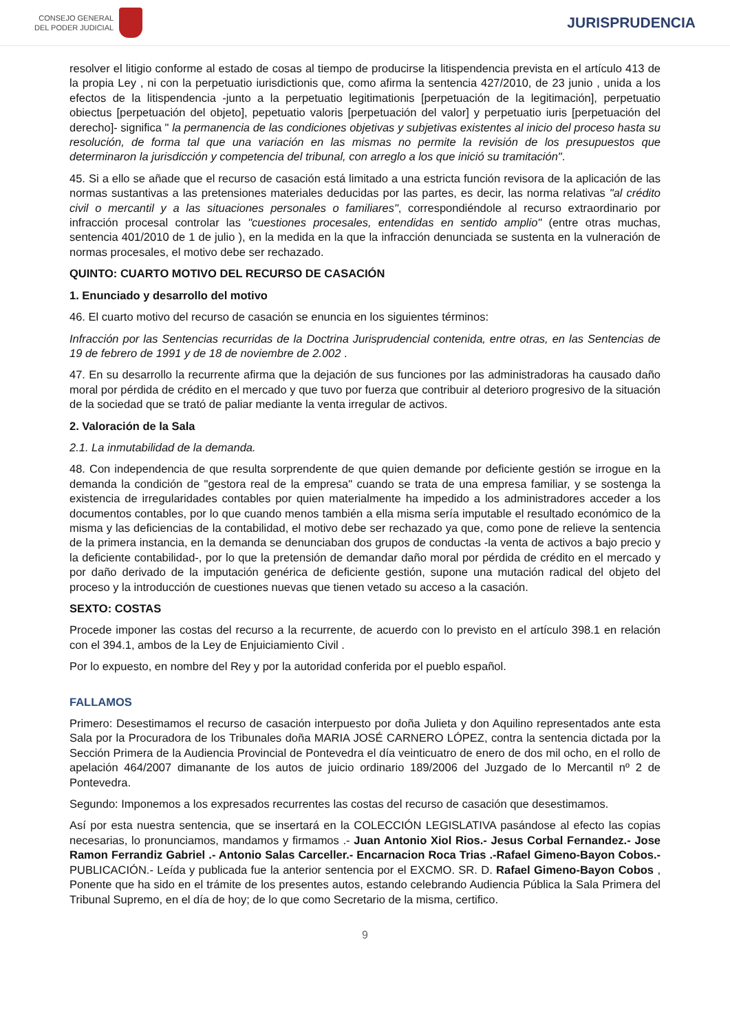CONSEJO GENERAL
DEL PODER JUDICIAL
JURISPRUDENCIA
resolver el litigio conforme al estado de cosas al tiempo de producirse la litispendencia prevista en el artículo 413 de la propia Ley , ni con la perpetuatio iurisdictionis que, como afirma la sentencia 427/2010, de 23 junio , unida a los efectos de la litispendencia -junto a la perpetuatio legitimationis [perpetuación de la legitimación], perpetuatio obiectus [perpetuación del objeto], pepetuatio valoris [perpetuación del valor] y perpetuatio iuris [perpetuación del derecho]- significa " la permanencia de las condiciones objetivas y subjetivas existentes al inicio del proceso hasta su resolución, de forma tal que una variación en las mismas no permite la revisión de los presupuestos que determinaron la jurisdicción y competencia del tribunal, con arreglo a los que inició su tramitación".
45. Si a ello se añade que el recurso de casación está limitado a una estricta función revisora de la aplicación de las normas sustantivas a las pretensiones materiales deducidas por las partes, es decir, las norma relativas "al crédito civil o mercantil y a las situaciones personales o familiares", correspondiéndole al recurso extraordinario por infracción procesal controlar las "cuestiones procesales, entendidas en sentido amplio" (entre otras muchas, sentencia 401/2010 de 1 de julio ), en la medida en la que la infracción denunciada se sustenta en la vulneración de normas procesales, el motivo debe ser rechazado.
QUINTO: CUARTO MOTIVO DEL RECURSO DE CASACIÓN
1. Enunciado y desarrollo del motivo
46. El cuarto motivo del recurso de casación se enuncia en los siguientes términos:
Infracción por las Sentencias recurridas de la Doctrina Jurisprudencial contenida, entre otras, en las Sentencias de 19 de febrero de 1991 y de 18 de noviembre de 2.002 .
47. En su desarrollo la recurrente afirma que la dejación de sus funciones por las administradoras ha causado daño moral por pérdida de crédito en el mercado y que tuvo por fuerza que contribuir al deterioro progresivo de la situación de la sociedad que se trató de paliar mediante la venta irregular de activos.
2. Valoración de la Sala
2.1. La inmutabilidad de la demanda.
48. Con independencia de que resulta sorprendente de que quien demande por deficiente gestión se irrogue en la demanda la condición de "gestora real de la empresa" cuando se trata de una empresa familiar, y se sostenga la existencia de irregularidades contables por quien materialmente ha impedido a los administradores acceder a los documentos contables, por lo que cuando menos también a ella misma sería imputable el resultado económico de la misma y las deficiencias de la contabilidad, el motivo debe ser rechazado ya que, como pone de relieve la sentencia de la primera instancia, en la demanda se denunciaban dos grupos de conductas -la venta de activos a bajo precio y la deficiente contabilidad-, por lo que la pretensión de demandar daño moral por pérdida de crédito en el mercado y por daño derivado de la imputación genérica de deficiente gestión, supone una mutación radical del objeto del proceso y la introducción de cuestiones nuevas que tienen vetado su acceso a la casación.
SEXTO: COSTAS
Procede imponer las costas del recurso a la recurrente, de acuerdo con lo previsto en el artículo 398.1 en relación con el 394.1, ambos de la Ley de Enjuiciamiento Civil .
Por lo expuesto, en nombre del Rey y por la autoridad conferida por el pueblo español.
FALLAMOS
Primero: Desestimamos el recurso de casación interpuesto por doña Julieta y don Aquilino representados ante esta Sala por la Procuradora de los Tribunales doña MARIA JOSÉ CARNERO LÓPEZ, contra la sentencia dictada por la Sección Primera de la Audiencia Provincial de Pontevedra el día veinticuatro de enero de dos mil ocho, en el rollo de apelación 464/2007 dimanante de los autos de juicio ordinario 189/2006 del Juzgado de lo Mercantil nº 2 de Pontevedra.
Segundo: Imponemos a los expresados recurrentes las costas del recurso de casación que desestimamos.
Así por esta nuestra sentencia, que se insertará en la COLECCIÓN LEGISLATIVA pasándose al efecto las copias necesarias, lo pronunciamos, mandamos y firmamos .- Juan Antonio Xiol Rios.- Jesus Corbal Fernandez.- Jose Ramon Ferrandiz Gabriel .- Antonio Salas Carceller.- Encarnacion Roca Trias .-Rafael Gimeno-Bayon Cobos.- PUBLICACIÓN.- Leída y publicada fue la anterior sentencia por el EXCMO. SR. D. Rafael Gimeno-Bayon Cobos , Ponente que ha sido en el trámite de los presentes autos, estando celebrando Audiencia Pública la Sala Primera del Tribunal Supremo, en el día de hoy; de lo que como Secretario de la misma, certifico.
9